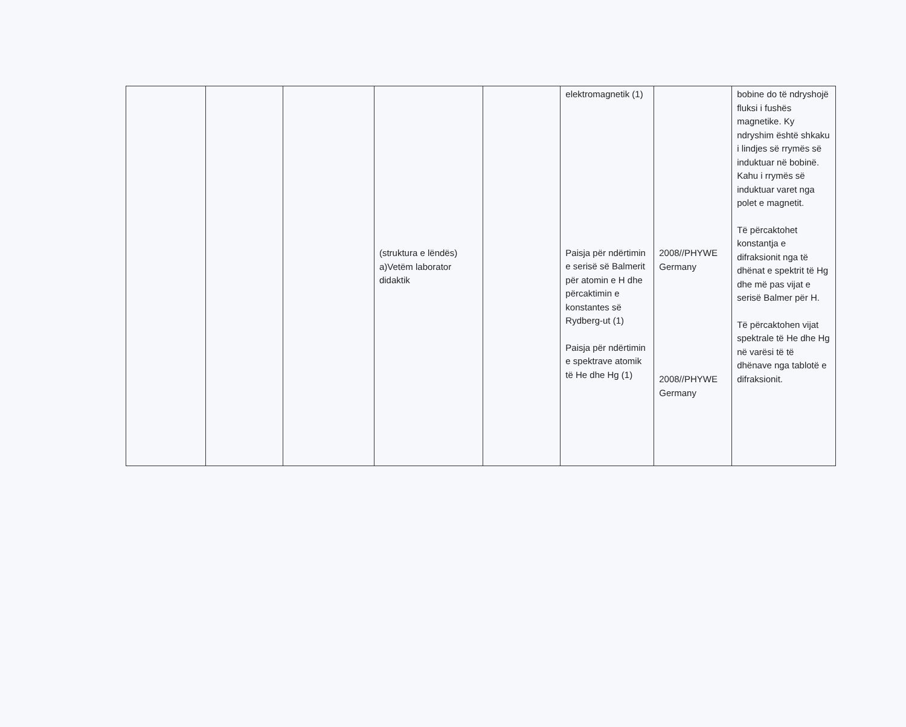| | | | (struktura e lëndës) a)Vetëm laborator didaktik | | elektromagnetik (1) Paisja për ndërtimin e serisë së Balmerit për atomin e H dhe përcaktimin e konstantes së Rydberg-ut (1) Paisja për ndërtimin e spektrave atomik të He dhe Hg (1) | 2008//PHYWE Germany 2008//PHYWE Germany | bobine do të ndryshojë fluksi i fushës magnetike. Ky ndryshim është shkaku i lindjes së rrymës së induktuar në bobinë. Kahu i rrymës së induktuar varet nga polet e magnetit. Të përcaktohet konstantja e difraksionit nga të dhënat e spektrit të Hg dhe më pas vijat e serisë Balmer për H. Të përcaktohen vijat spektrale të He dhe Hg në varësi të të dhënave nga tablotë e difraksionit. |